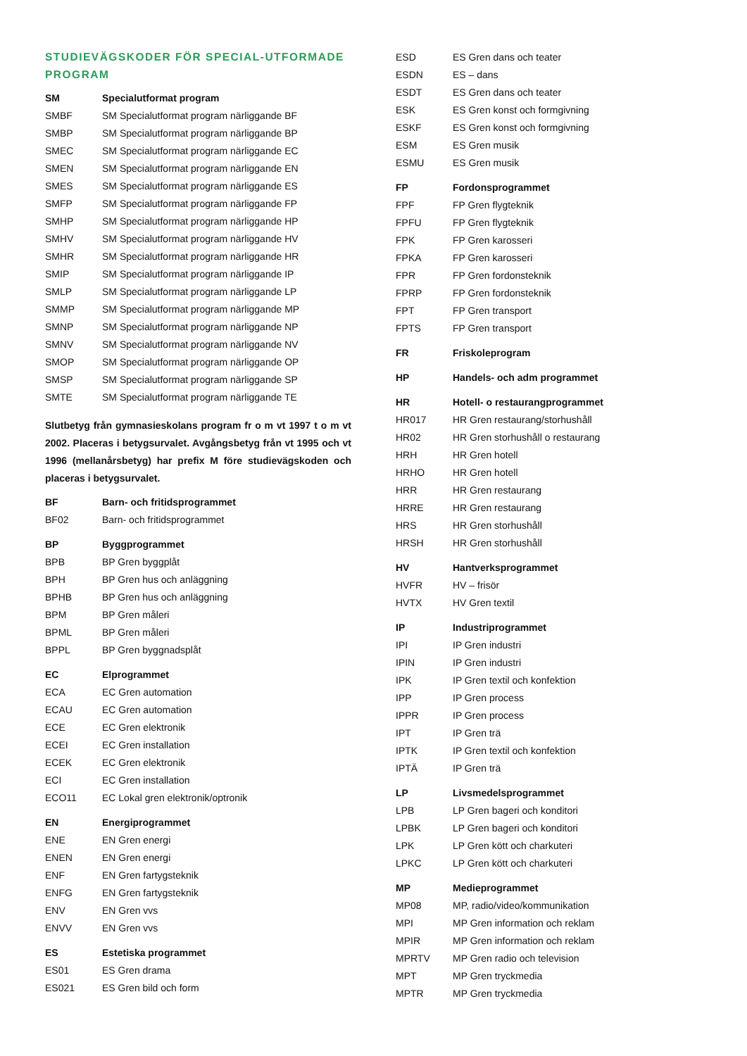STUDIEVÄGSKODER FÖR SPECIAL-UTFORMADE PROGRAM
| SM | Specialutformat program |
| SMBF | SM Specialutformat program närliggande BF |
| SMBP | SM Specialutformat program närliggande BP |
| SMEC | SM Specialutformat program närliggande EC |
| SMEN | SM Specialutformat program närliggande EN |
| SMES | SM Specialutformat program närliggande ES |
| SMFP | SM Specialutformat program närliggande FP |
| SMHP | SM Specialutformat program närliggande HP |
| SMHV | SM Specialutformat program närliggande HV |
| SMHR | SM Specialutformat program närliggande HR |
| SMIP | SM Specialutformat program närliggande IP |
| SMLP | SM Specialutformat program närliggande LP |
| SMMP | SM Specialutformat program närliggande MP |
| SMNP | SM Specialutformat program närliggande NP |
| SMNV | SM Specialutformat program närliggande NV |
| SMOP | SM Specialutformat program närliggande OP |
| SMSP | SM Specialutformat program närliggande SP |
| SMTE | SM Specialutformat program närliggande TE |
Slutbetyg från gymnasieskolans program fr o m vt 1997 t o m vt 2002. Placeras i betygsurvalet. Avgångsbetyg från vt 1995 och vt 1996 (mellanårsbetyg) har prefix M före studievägskoden och placeras i betygsurvalet.
| BF | Barn- och fritidsprogrammet |
| BF02 | Barn- och fritidsprogrammet |
| BP | Byggprogrammet |
| BPB | BP Gren byggplåt |
| BPH | BP Gren hus och anläggning |
| BPHB | BP Gren hus och anläggning |
| BPM | BP Gren måleri |
| BPML | BP Gren måleri |
| BPPL | BP Gren byggnadsplåt |
| EC | Elprogrammet |
| ECA | EC Gren automation |
| ECAU | EC Gren automation |
| ECE | EC Gren elektronik |
| ECEI | EC Gren installation |
| ECEK | EC Gren elektronik |
| ECI | EC Gren installation |
| ECO11 | EC Lokal gren elektronik/optronik |
| EN | Energiprogrammet |
| ENE | EN Gren energi |
| ENEN | EN Gren energi |
| ENF | EN Gren fartygsteknik |
| ENFG | EN Gren fartygsteknik |
| ENV | EN Gren vvs |
| ENVV | EN Gren vvs |
| ES | Estetiska programmet |
| ES01 | ES Gren drama |
| ES021 | ES Gren bild och form |
| ESD | ES Gren dans och teater |
| ESDN | ES – dans |
| ESDT | ES Gren dans och teater |
| ESK | ES Gren konst och formgivning |
| ESKF | ES Gren konst och formgivning |
| ESM | ES Gren musik |
| ESMU | ES Gren musik |
| FP | Fordonsprogrammet |
| FPF | FP Gren flygteknik |
| FPFU | FP Gren flygteknik |
| FPK | FP Gren karosseri |
| FPKA | FP Gren karosseri |
| FPR | FP Gren fordonsteknik |
| FPRP | FP Gren fordonsteknik |
| FPT | FP Gren transport |
| FPTS | FP Gren transport |
| FR | Friskoleprogram |
| HP | Handels- och adm programmet |
| HR | Hotell- o restaurangprogrammet |
| HR017 | HR Gren restaurang/storhushåll |
| HR02 | HR Gren storhushåll o restaurang |
| HRH | HR Gren hotell |
| HRHO | HR Gren hotell |
| HRR | HR Gren restaurang |
| HRRE | HR Gren restaurang |
| HRS | HR Gren storhushåll |
| HRSH | HR Gren storhushåll |
| HV | Hantverksprogrammet |
| HVFR | HV – frisör |
| HVTX | HV Gren textil |
| IP | Industriprogrammet |
| IPI | IP Gren industri |
| IPIN | IP Gren industri |
| IPK | IP Gren textil och konfektion |
| IPP | IP Gren process |
| IPPR | IP Gren process |
| IPT | IP Gren trä |
| IPTK | IP Gren textil och konfektion |
| IPTÄ | IP Gren trä |
| LP | Livsmedelsprogrammet |
| LPB | LP Gren bageri och konditori |
| LPBK | LP Gren bageri och konditori |
| LPK | LP Gren kött och charkuteri |
| LPKC | LP Gren kött och charkuteri |
| MP | Medieprogrammet |
| MP08 | MP, radio/video/kommunikation |
| MPI | MP Gren information och reklam |
| MPIR | MP Gren information och reklam |
| MPRTV | MP Gren radio och television |
| MPT | MP Gren tryckmedia |
| MPTR | MP Gren tryckmedia |